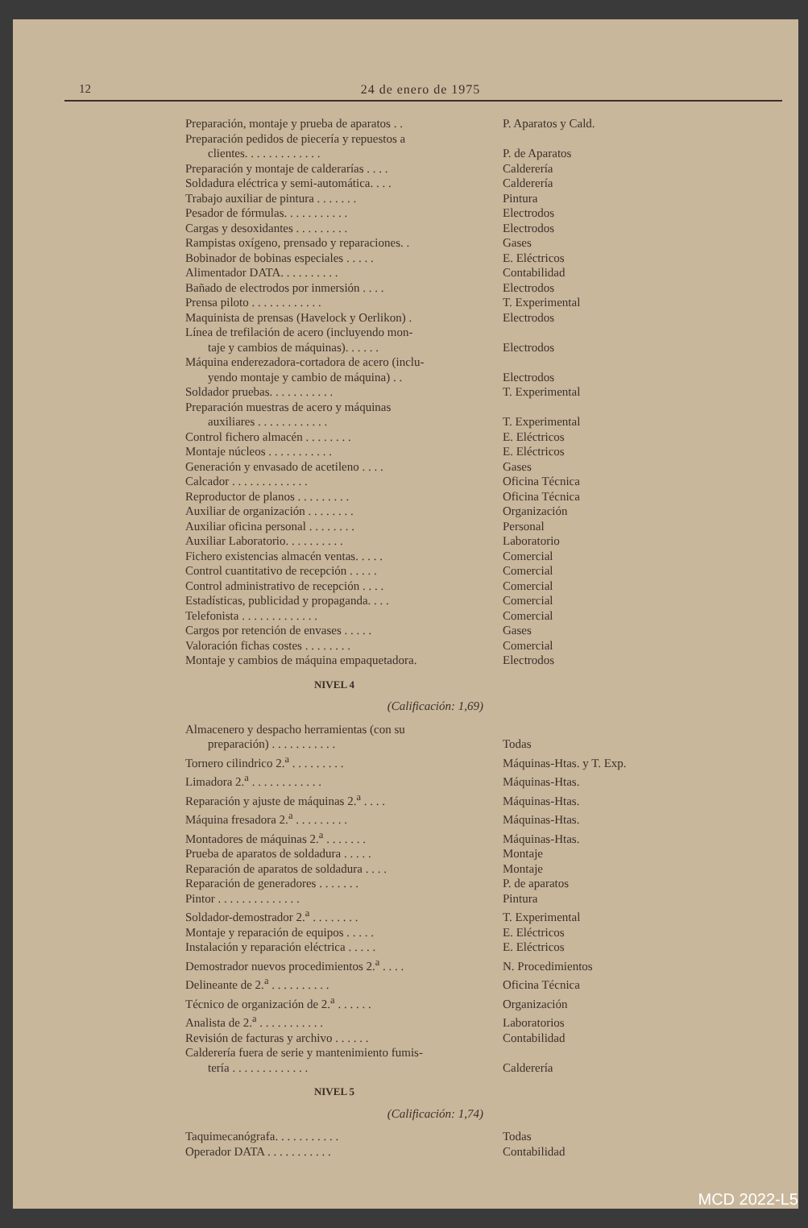12 24 de enero de 1975
| Preparación, montaje y prueba de aparatos . . | P. Aparatos y Cald. |
| Preparación pedidos de piecería y repuestos a clientes. . . . . . . . . . . . . | P. de Aparatos |
| Preparación y montaje de calderarías . . . . | Calderería |
| Soldadura eléctrica y semi-automática. . . . | Calderería |
| Trabajo auxiliar de pintura . . . . . . . | Pintura |
| Pesador de fórmulas. . . . . . . . . . . | Electrodos |
| Cargas y desoxidantes . . . . . . . . . | Electrodos |
| Rampistas oxígeno, prensado y reparaciones. . | Gases |
| Bobinador de bobinas especiales . . . . . | E. Eléctricos |
| Alimentador DATA. . . . . . . . . . | Contabilidad |
| Bañado de electrodos por inmersión . . . . | Electrodos |
| Prensa piloto . . . . . . . . . . . . | T. Experimental |
| Maquinista de prensas (Havelock y Oerlikon) . | Electrodos |
| Línea de trefilación de acero (incluyendo mon- taje y cambios de máquinas). . . . . . | Electrodos |
| Máquina enderezadora-cortadora de acero (inclu- yendo montaje y cambio de máquina) . . | Electrodos |
| Soldador pruebas. . . . . . . . . . . | T. Experimental |
| Preparación muestras de acero y máquinas auxiliares . . . . . . . . . . . . | T. Experimental |
| Control fichero almacén . . . . . . . . | E. Eléctricos |
| Montaje núcleos . . . . . . . . . . . | E. Eléctricos |
| Generación y envasado de acetileno . . . . | Gases |
| Calcador . . . . . . . . . . . . . | Oficina Técnica |
| Reproductor de planos . . . . . . . . . | Oficina Técnica |
| Auxiliar de organización . . . . . . . . | Organización |
| Auxiliar oficina personal . . . . . . . . | Personal |
| Auxiliar Laboratorio. . . . . . . . . . | Laboratorio |
| Fichero existencias almacén ventas. . . . . | Comercial |
| Control cuantitativo de recepción . . . . . | Comercial |
| Control administrativo de recepción . . . . | Comercial |
| Estadísticas, publicidad y propaganda. . . . | Comercial |
| Telefonista . . . . . . . . . . . . . | Comercial |
| Cargos por retención de envases . . . . . | Gases |
| Valoración fichas costes . . . . . . . . | Comercial |
| Montaje y cambios de máquina empaquetadora. | Electrodos |
| NIVEL 4 | |
| (Calificación: 1,69) | |
| Almacenero y despacho herramientas (con su preparación) . . . . . . . . . . . | Todas |
| Tornero cilindrico 2.<sup>a</sup> . . . . . . . . . | Máquinas-Htas. y T. Exp. |
| Limadora 2.<sup>a</sup> . . . . . . . . . . . . | Máquinas-Htas. |
| Reparación y ajuste de máquinas 2.<sup>a</sup> . . . . | Máquinas-Htas. |
| Máquina fresadora 2.<sup>a</sup> . . . . . . . . . | Máquinas-Htas. |
| Montadores de máquinas 2.<sup>a</sup> . . . . . . . | Máquinas-Htas. |
| Prueba de aparatos de soldadura . . . . . | Montaje |
| Reparación de aparatos de soldadura . . . . | Montaje |
| Reparación de generadores . . . . . . . | P. de aparatos |
| Pintor . . . . . . . . . . . . . . | Pintura |
| Soldador-demostrador 2.<sup>a</sup> . . . . . . . . | T. Experimental |
| Montaje y reparación de equipos . . . . . | E. Eléctricos |
| Instalación y reparación eléctrica . . . . . | E. Eléctricos |
| Demostrador nuevos procedimientos 2.<sup>a</sup> . . . . | N. Procedimientos |
| Delineante de 2.<sup>a</sup> . . . . . . . . . . | Oficina Técnica |
| Técnico de organización de 2.<sup>a</sup> . . . . . . | Organización |
| Analista de 2.<sup>a</sup> . . . . . . . . . . . | Laboratorios |
| Revisión de facturas y archivo . . . . . . | Contabilidad |
| Calderería fuera de serie y mantenimiento fumis- tería . . . . . . . . . . . . . | Calderería |
| NIVEL 5 | |
| (Calificación: 1,74) | |
| Taquimecanógrafa. . . . . . . . . . . | Todas |
| Operador DATA . . . . . . . . . . . | Contabilidad |
MCD 2022-L5